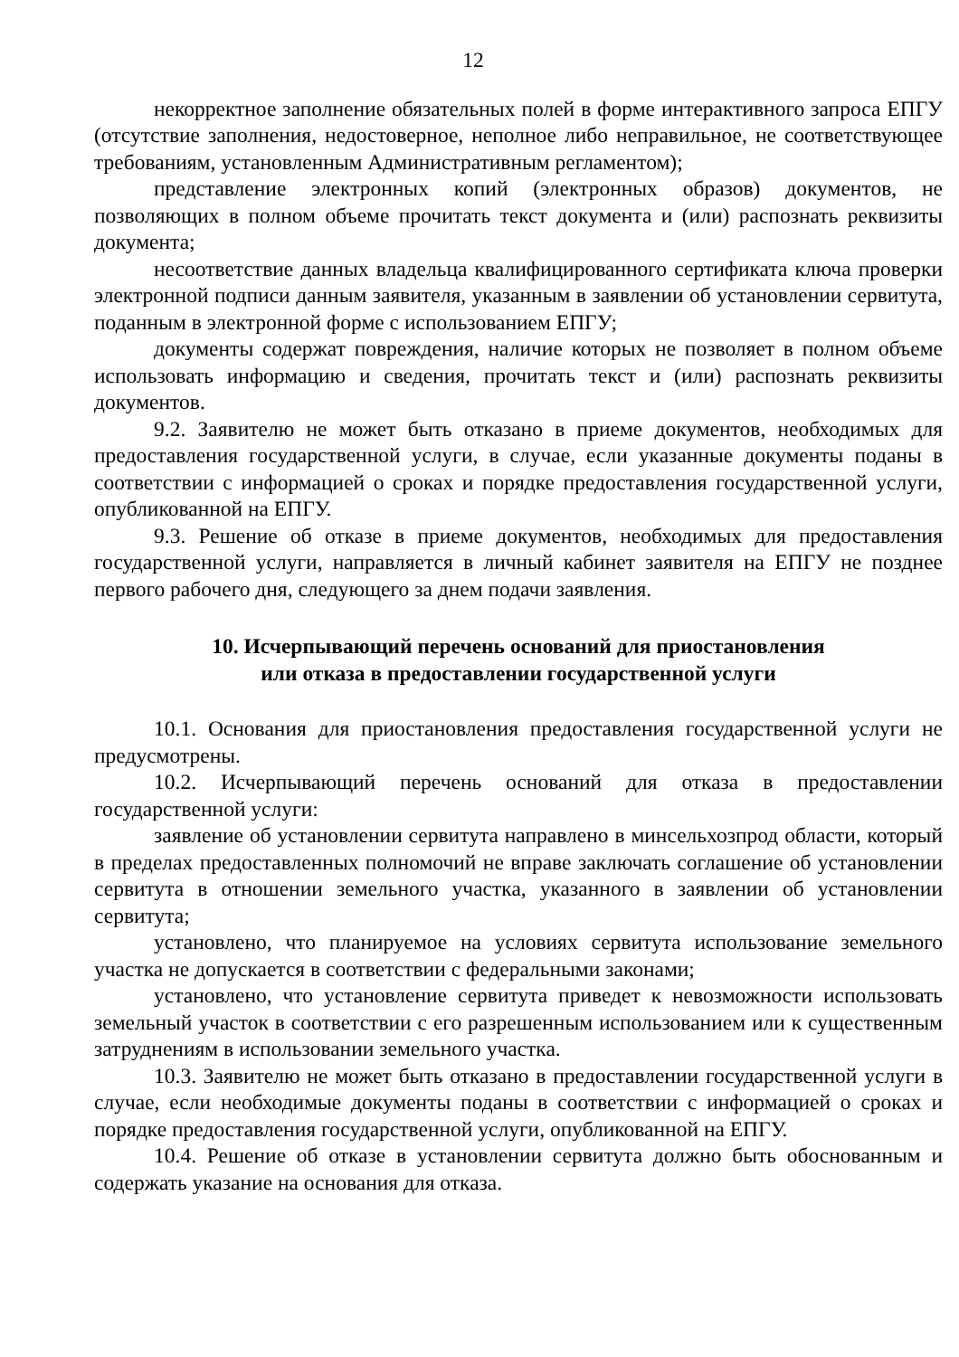12
некорректное заполнение обязательных полей в форме интерактивного запроса ЕПГУ (отсутствие заполнения, недостоверное, неполное либо неправильное, не соответствующее требованиям, установленным Административным регламентом);
представление электронных копий (электронных образов) документов, не позволяющих в полном объеме прочитать текст документа и (или) распознать реквизиты документа;
несоответствие данных владельца квалифицированного сертификата ключа проверки электронной подписи данным заявителя, указанным в заявлении об установлении сервитута, поданным в электронной форме с использованием ЕПГУ;
документы содержат повреждения, наличие которых не позволяет в полном объеме использовать информацию и сведения, прочитать текст и (или) распознать реквизиты документов.
9.2. Заявителю не может быть отказано в приеме документов, необходимых для предоставления государственной услуги, в случае, если указанные документы поданы в соответствии с информацией о сроках и порядке предоставления государственной услуги, опубликованной на ЕПГУ.
9.3. Решение об отказе в приеме документов, необходимых для предоставления государственной услуги, направляется в личный кабинет заявителя на ЕПГУ не позднее первого рабочего дня, следующего за днем подачи заявления.
10. Исчерпывающий перечень оснований для приостановления
или отказа в предоставлении государственной услуги
10.1. Основания для приостановления предоставления государственной услуги не предусмотрены.
10.2. Исчерпывающий перечень оснований для отказа в предоставлении государственной услуги:
заявление об установлении сервитута направлено в минсельхозпрод области, который в пределах предоставленных полномочий не вправе заключать соглашение об установлении сервитута в отношении земельного участка, указанного в заявлении об установлении сервитута;
установлено, что планируемое на условиях сервитута использование земельного участка не допускается в соответствии с федеральными законами;
установлено, что установление сервитута приведет к невозможности использовать земельный участок в соответствии с его разрешенным использованием или к существенным затруднениям в использовании земельного участка.
10.3. Заявителю не может быть отказано в предоставлении государственной услуги в случае, если необходимые документы поданы в соответствии с информацией о сроках и порядке предоставления государственной услуги, опубликованной на ЕПГУ.
10.4. Решение об отказе в установлении сервитута должно быть обоснованным и содержать указание на основания для отказа.